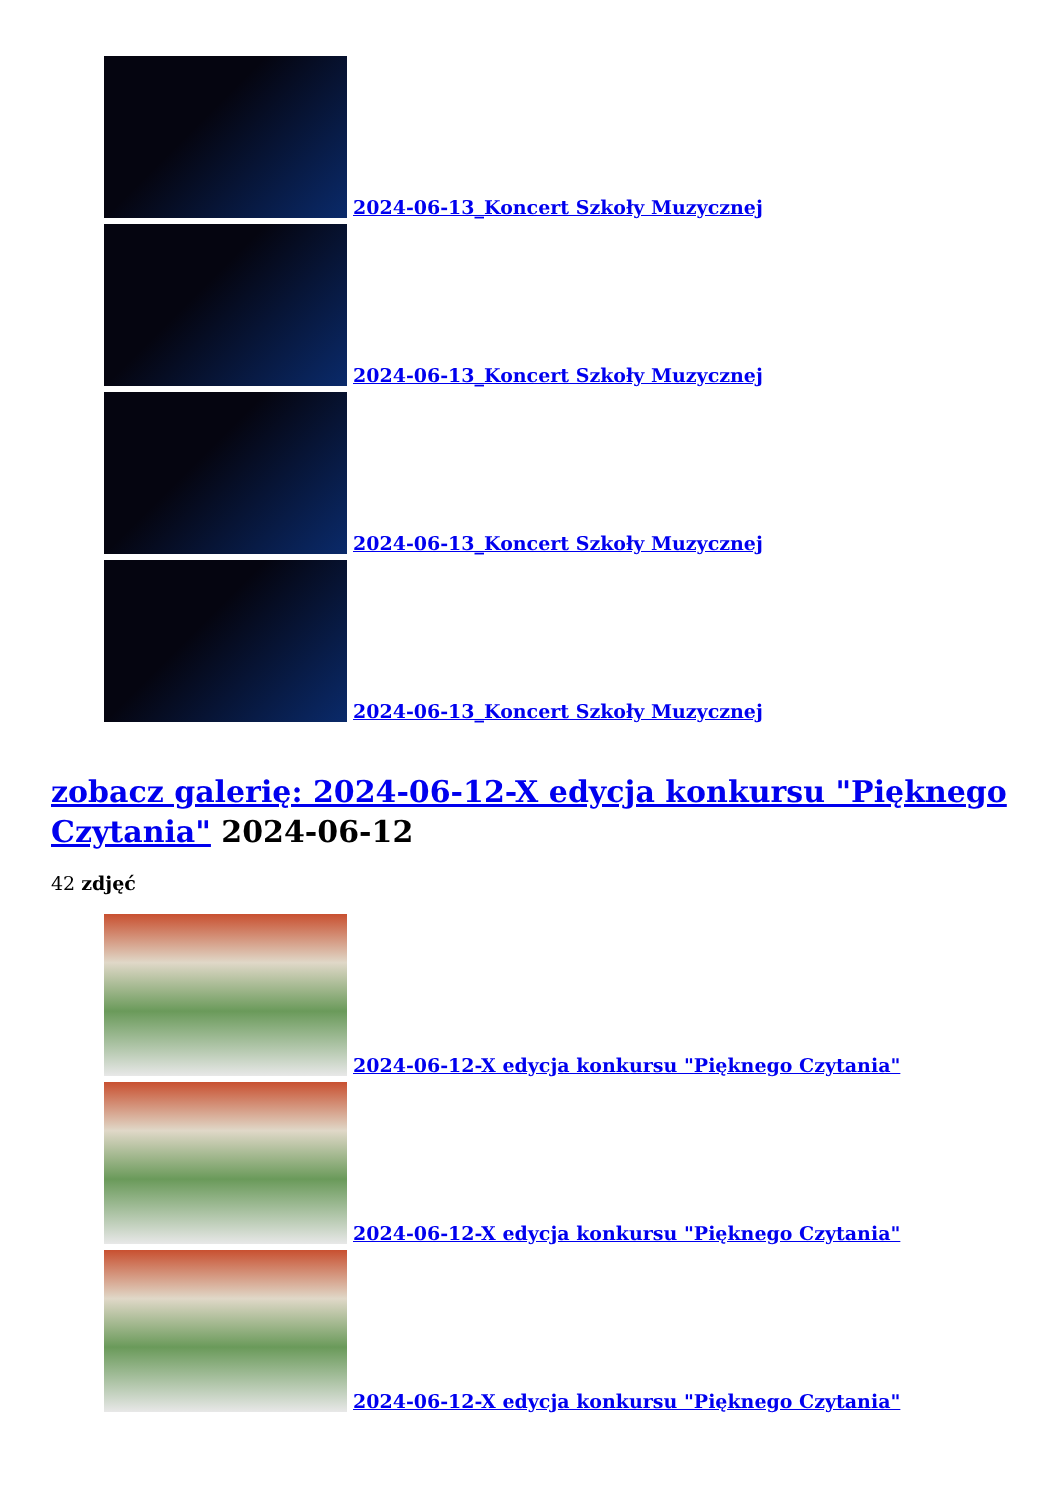2024-06-13_Koncert Szkoły Muzycznej
2024-06-13_Koncert Szkoły Muzycznej
2024-06-13_Koncert Szkoły Muzycznej
2024-06-13_Koncert Szkoły Muzycznej
zobacz galerię: 2024-06-12-X edycja konkursu "Pięknego Czytania" 2024-06-12
42 zdjęć
2024-06-12-X edycja konkursu "Pięknego Czytania"
2024-06-12-X edycja konkursu "Pięknego Czytania"
2024-06-12-X edycja konkursu "Pięknego Czytania"